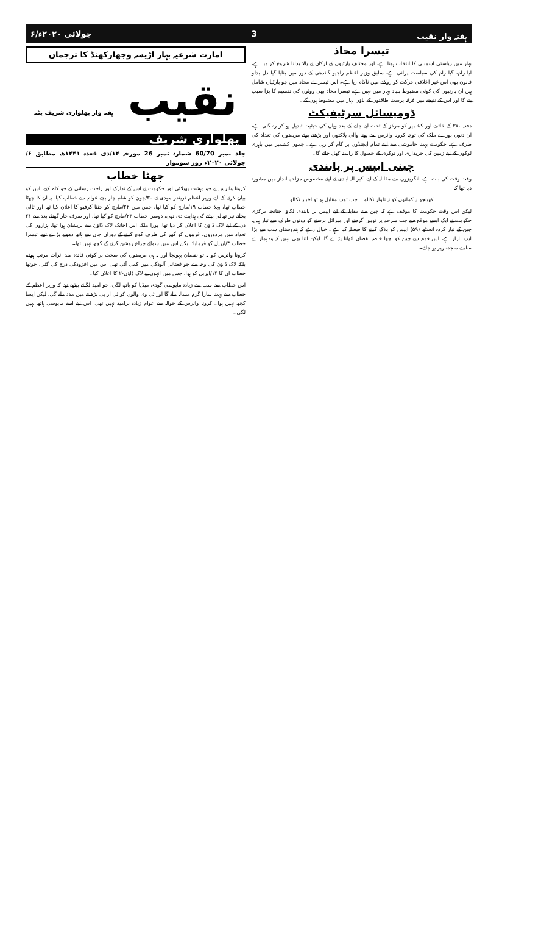۶/جولائی ۲۰۲۰ء 3 ہفتہ وار نقیب
امارت شرعیہ بہار اڑیسہ وجھارکھنڈ کا ترجمان
نقیب ہفتہ وار پھلواری شریف پٹنہ
پھلواری شریف
جلد نمبر 60/70 شمارہ نمبر 26 مورخہ ۱۴/ذی قعدہ ۱۴۴۱ھ مطابق ۶/جولائی ۲۰۲۰ء روز سوموار
چھٹا خطاب
کرونا وائرس نے جو دہشت پھیلائی اور حکومت نے اس کے تدارک اور راحت رسانی کے جو کام کیے، اس کو بیان کرنے کے لیے وزیر اعظم نریندر مودی نے ۳۰/جون کو شام چار بجے عوام سے خطاب کیا، یہ ان کا چھٹا خطاب تھا، پہلا خطاب ۱۹/مارچ کو کیا تھا، جس میں ۲۲/مارچ کو جنتا کرفیو کا اعلان کیا تھا اور تالی بجانے تیز تھالی پیٹنے کی ہدایت دی تھی، دوسرا خطاب ۲۳/مارچ کو کیا تھا، اور صرف چار گھنٹے بعد سے ۲۱ دن کے لیے لاک ڈاؤن کا اعلان کر دیا تھا، پورا ملک اس اچانک لاک ڈاؤن سے پریشان ہوا تھا، ہزاروں کی تعداد میں مزدوروں، غریبوں کو گھر کی طرف کوچ کرنے کے دوران جان سے ہاتھ دھونے پڑے تھے، تیسرا خطاب ۳/اپریل کو فرمایا؛ لیکن اس میں سوائے چراغ روشن کرنے کے کچھ نہیں تھا۔
کرونا وائرس کو نہ تو نقصان پہونچا اور نہ ہی مریضوں کی صحت پر کوئی فائدہ مند اثرات مرتب ہوئے، بلکہ لاک ڈاؤن کی وجہ سے جو فضائی آلودگی میں کمی آئی تھی اس میں افزودگی درج کی گئی، چوتھا خطاب ان کا ۱۴/اپریل کو ہوا، جس میں انہوں نے لاک ڈاؤن-۲ کا اعلان کیا۔
اس خطاب سے سب سے زیادہ مایوسی گودی میڈیا کو ہاتھ لگی، جو امید لگائے بیٹھے تھے کہ وزیر اعظم کے خطاب سے بہت سارا گرم مسالہ ملے گا اور ٹی وی والوں کو ٹی آر پی بڑھانے میں مدد ملے گی، لیکن ایسا کچھ نہیں ہوا۔ کرونا وائرس کے حوالہ سے عوام زیادہ پرامید نہیں تھی، اس لیے اسے مایوسی ہاتھ نہیں لگی۔
تیسرا محاذ
بہار میں ریاستی اسمبلی کا انتخاب ہونا ہے، اور مختلف پارٹیوں کے ارکان نے پالا بدلنا شروع کر دیا ہے، آیا رام، گیا رام کی سیاست پرانی ہے، سابق وزیر اعظم راجیو گاندھی کے دور میں بنایا گیا دل بدلو قانون بھی اس غیر اخلاقی حرکت کو روکنے میں ناکام رہا ہے۔ اس تیسرے محاذ میں جو پارٹیاں شامل ہیں ان پارٹیوں کی کوئی مضبوط بنیاد بہار میں نہیں ہے، تیسرا محاذ بھی ووٹوں کی تقسیم کا بڑا سبب بنے گا اور اس کے نتیجے میں فرقہ پرست طاقتوں کے پاؤں بہار میں مضبوط ہوں گے۔
ڈومیسائل سرٹیفیکٹ
دفعہ ۳۷۰ کے خاتمے اور کشمیر کو مرکز کے تحت لیے جانے کے بعد وہاں کی حیثیت تبدیل ہو کر رہ گئی ہے، ان دنوں پورے ملک کی توجہ کرونا وائرس سے ہونے والی ہلاکتوں اور بڑھتے ہوئے مریضوں کی تعداد کی طرف ہے، حکومت بہت خاموشی سے اپنے تمام ایجنڈوں پر کام کر رہی ہے۔ جموں کشمیر میں باہری لوگوں کے لیے زمین کی خریداری اور نوکری کے حصول کا راستہ کھل جائے گا۔
چینی ایپس پر پابندی
وقت وقت کی بات ہے، انگریزوں سے مقابلہ کے لیے اکبر الہ آبادی نے اپنے مخصوص مزاحیہ انداز میں مشورہ دیا تھا کہ
کھینچو نہ کمانوں کو نہ تلوار نکالو جب توپ مقابل ہو تو اخبار نکالو
لیکن اس وقت حکومت کا موقف ہے کہ چین سے مقابلہ کے لیے ایپس پر پابندی لگاؤ، چنانچہ مرکزی حکومت نے ایک ایسے موقع سے جب سرحد پر توپیں گرجنے اور میزائل برسنے کو دونوں طرف سے تیار ہیں، چین کے تیار کردہ انسٹھ (۵۹) ایپس کو بلاک کرنے کا فیصلہ کیا ہے۔ خیال رہے کہ ہندوستان سب سے بڑا ایپ بازار ہے، اس قدم سے چین کو اچھا خاصہ نقصان اٹھانا پڑے گا، لیکن اتنا بھی نہیں کہ وہ ہمارے سامنے سجدہ ریز ہو جائے۔